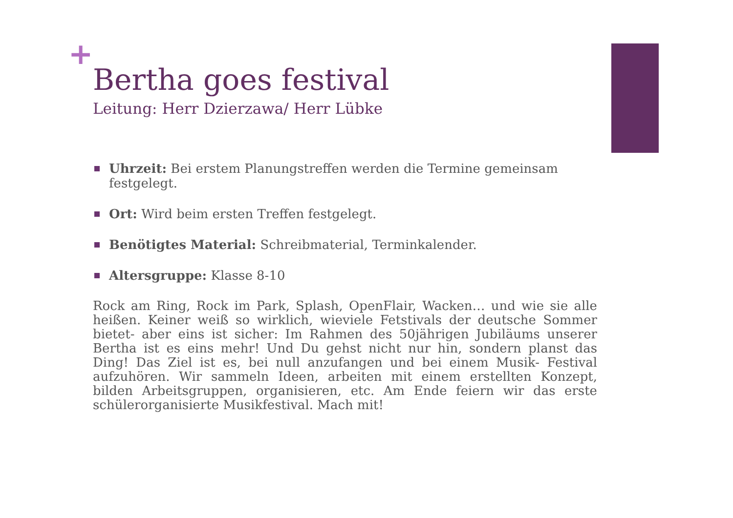+
Bertha goes festival
Leitung: Herr Dzierzawa/ Herr Lübke
Uhrzeit: Bei erstem Planungstreffen werden die Termine gemeinsam festgelegt.
Ort: Wird beim ersten Treffen festgelegt.
Benötigtes Material: Schreibmaterial, Terminkalender.
Altersgruppe: Klasse 8-10
Rock am Ring, Rock im Park, Splash, OpenFlair, Wacken… und wie sie alle heißen. Keiner weiß so wirklich, wieviele Fetstivals der deutsche Sommer bietet- aber eins ist sicher: Im Rahmen des 50jährigen Jubiläums unserer Bertha ist es eins mehr! Und Du gehst nicht nur hin, sondern planst das Ding! Das Ziel ist es, bei null anzufangen und bei einem Musik- Festival aufzuhören. Wir sammeln Ideen, arbeiten mit einem erstellten Konzept, bilden Arbeitsgruppen, organisieren, etc. Am Ende feiern wir das erste schülerorganisierte Musikfestival. Mach mit!